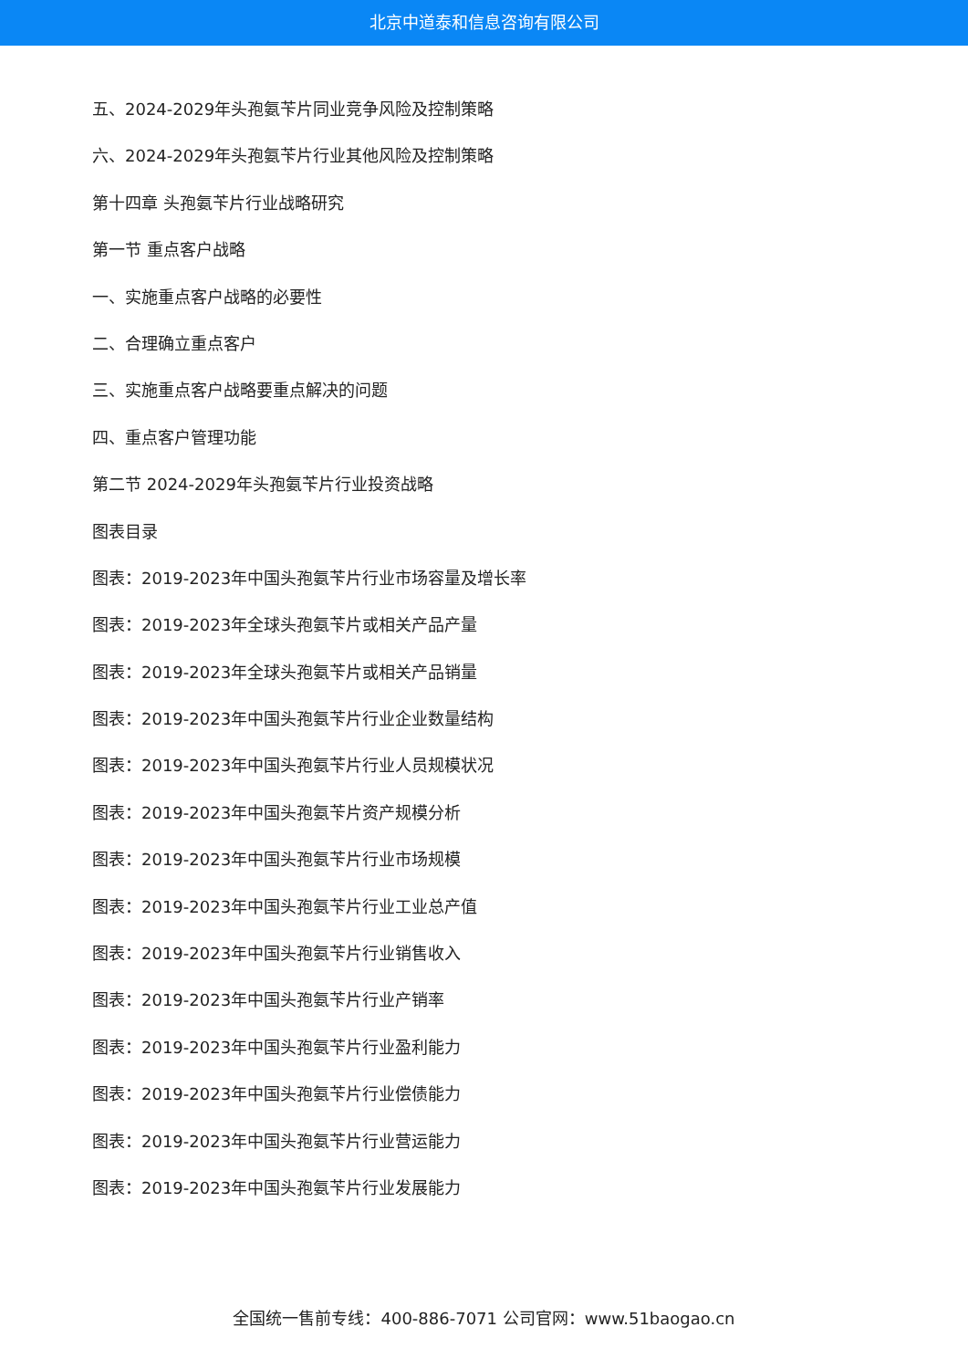北京中道泰和信息咨询有限公司
五、2024-2029年头孢氨苄片同业竞争风险及控制策略
六、2024-2029年头孢氨苄片行业其他风险及控制策略
第十四章 头孢氨苄片行业战略研究
第一节 重点客户战略
一、实施重点客户战略的必要性
二、合理确立重点客户
三、实施重点客户战略要重点解决的问题
四、重点客户管理功能
第二节 2024-2029年头孢氨苄片行业投资战略
图表目录
图表：2019-2023年中国头孢氨苄片行业市场容量及增长率
图表：2019-2023年全球头孢氨苄片或相关产品产量
图表：2019-2023年全球头孢氨苄片或相关产品销量
图表：2019-2023年中国头孢氨苄片行业企业数量结构
图表：2019-2023年中国头孢氨苄片行业人员规模状况
图表：2019-2023年中国头孢氨苄片资产规模分析
图表：2019-2023年中国头孢氨苄片行业市场规模
图表：2019-2023年中国头孢氨苄片行业工业总产值
图表：2019-2023年中国头孢氨苄片行业销售收入
图表：2019-2023年中国头孢氨苄片行业产销率
图表：2019-2023年中国头孢氨苄片行业盈利能力
图表：2019-2023年中国头孢氨苄片行业偿债能力
图表：2019-2023年中国头孢氨苄片行业营运能力
图表：2019-2023年中国头孢氨苄片行业发展能力
全国统一售前专线：400-886-7071 公司官网：www.51baogao.cn